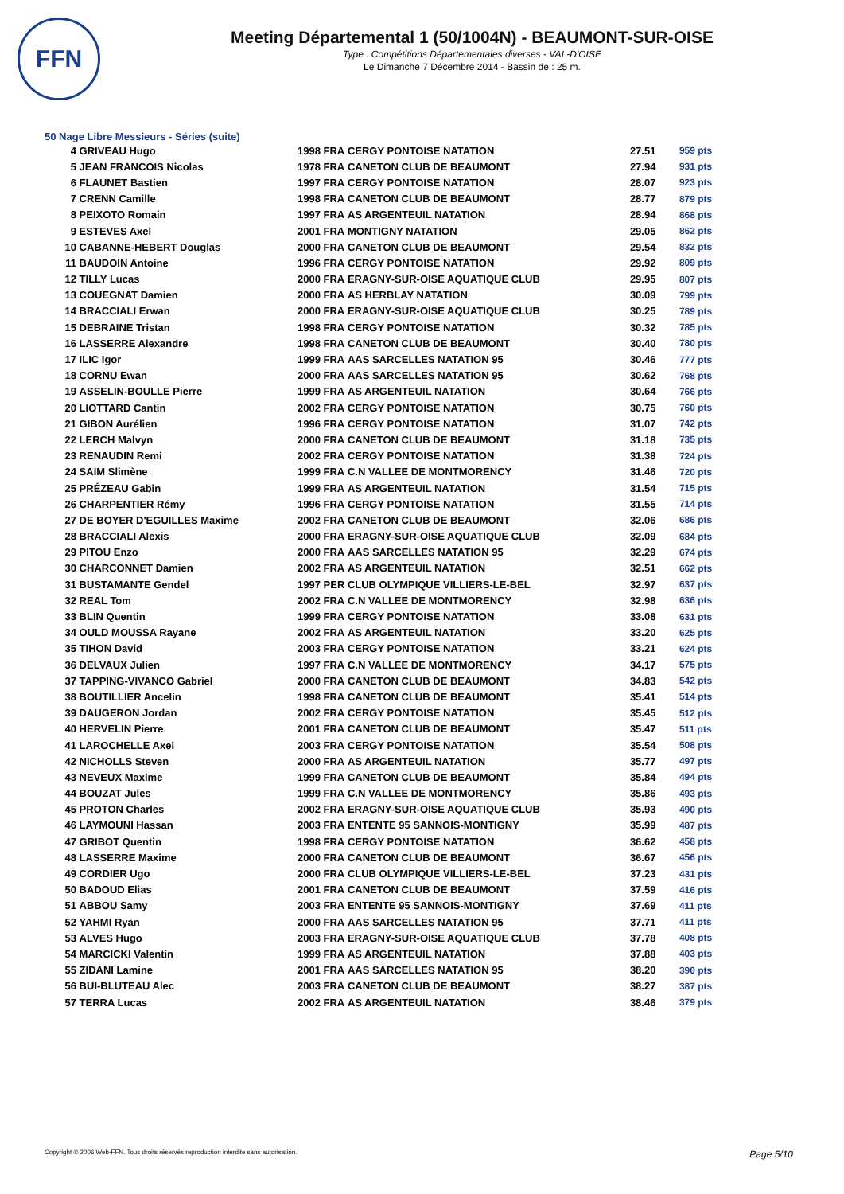FFN
Meeting Départemental 1 (50/1004N) - BEAUMONT-SUR-OISE
Type : Compétitions Départementales diverses - VAL-D'OISE
Le Dimanche 7 Décembre 2014 - Bassin de : 25 m.
50 Nage Libre Messieurs - Séries (suite)
| 4 | GRIVEAU Hugo | 1998 | FRA | CERGY PONTOISE NATATION | 27.51 | 959 pts |
| 5 | JEAN FRANCOIS Nicolas | 1978 | FRA | CANETON CLUB DE BEAUMONT | 27.94 | 931 pts |
| 6 | FLAUNET Bastien | 1997 | FRA | CERGY PONTOISE NATATION | 28.07 | 923 pts |
| 7 | CRENN Camille | 1998 | FRA | CANETON CLUB DE BEAUMONT | 28.77 | 879 pts |
| 8 | PEIXOTO Romain | 1997 | FRA | AS ARGENTEUIL NATATION | 28.94 | 868 pts |
| 9 | ESTEVES Axel | 2001 | FRA | MONTIGNY NATATION | 29.05 | 862 pts |
| 10 | CABANNE-HEBERT Douglas | 2000 | FRA | CANETON CLUB DE BEAUMONT | 29.54 | 832 pts |
| 11 | BAUDOIN Antoine | 1996 | FRA | CERGY PONTOISE NATATION | 29.92 | 809 pts |
| 12 | TILLY Lucas | 2000 | FRA | ERAGNY-SUR-OISE AQUATIQUE CLUB | 29.95 | 807 pts |
| 13 | COUEGNAT Damien | 2000 | FRA | AS HERBLAY NATATION | 30.09 | 799 pts |
| 14 | BRACCIALI Erwan | 2000 | FRA | ERAGNY-SUR-OISE AQUATIQUE CLUB | 30.25 | 789 pts |
| 15 | DEBRAINE Tristan | 1998 | FRA | CERGY PONTOISE NATATION | 30.32 | 785 pts |
| 16 | LASSERRE Alexandre | 1998 | FRA | CANETON CLUB DE BEAUMONT | 30.40 | 780 pts |
| 17 | ILIC Igor | 1999 | FRA | AAS SARCELLES NATATION 95 | 30.46 | 777 pts |
| 18 | CORNU Ewan | 2000 | FRA | AAS SARCELLES NATATION 95 | 30.62 | 768 pts |
| 19 | ASSELIN-BOULLE Pierre | 1999 | FRA | AS ARGENTEUIL NATATION | 30.64 | 766 pts |
| 20 | LIOTTARD Cantin | 2002 | FRA | CERGY PONTOISE NATATION | 30.75 | 760 pts |
| 21 | GIBON Aurélien | 1996 | FRA | CERGY PONTOISE NATATION | 31.07 | 742 pts |
| 22 | LERCH Malvyn | 2000 | FRA | CANETON CLUB DE BEAUMONT | 31.18 | 735 pts |
| 23 | RENAUDIN Remi | 2002 | FRA | CERGY PONTOISE NATATION | 31.38 | 724 pts |
| 24 | SAIM Slimène | 1999 | FRA | C.N VALLEE DE MONTMORENCY | 31.46 | 720 pts |
| 25 | PRÉZEAU Gabin | 1999 | FRA | AS ARGENTEUIL NATATION | 31.54 | 715 pts |
| 26 | CHARPENTIER Rémy | 1996 | FRA | CERGY PONTOISE NATATION | 31.55 | 714 pts |
| 27 | DE BOYER D'EGUILLES Maxime | 2002 | FRA | CANETON CLUB DE BEAUMONT | 32.06 | 686 pts |
| 28 | BRACCIALI Alexis | 2000 | FRA | ERAGNY-SUR-OISE AQUATIQUE CLUB | 32.09 | 684 pts |
| 29 | PITOU Enzo | 2000 | FRA | AAS SARCELLES NATATION 95 | 32.29 | 674 pts |
| 30 | CHARCONNET Damien | 2002 | FRA | AS ARGENTEUIL NATATION | 32.51 | 662 pts |
| 31 | BUSTAMANTE Gendel | 1997 | PER | CLUB OLYMPIQUE VILLIERS-LE-BEL | 32.97 | 637 pts |
| 32 | REAL Tom | 2002 | FRA | C.N VALLEE DE MONTMORENCY | 32.98 | 636 pts |
| 33 | BLIN Quentin | 1999 | FRA | CERGY PONTOISE NATATION | 33.08 | 631 pts |
| 34 | OULD MOUSSA Rayane | 2002 | FRA | AS ARGENTEUIL NATATION | 33.20 | 625 pts |
| 35 | TIHON David | 2003 | FRA | CERGY PONTOISE NATATION | 33.21 | 624 pts |
| 36 | DELVAUX Julien | 1997 | FRA | C.N VALLEE DE MONTMORENCY | 34.17 | 575 pts |
| 37 | TAPPING-VIVANCO Gabriel | 2000 | FRA | CANETON CLUB DE BEAUMONT | 34.83 | 542 pts |
| 38 | BOUTILLIER Ancelin | 1998 | FRA | CANETON CLUB DE BEAUMONT | 35.41 | 514 pts |
| 39 | DAUGERON Jordan | 2002 | FRA | CERGY PONTOISE NATATION | 35.45 | 512 pts |
| 40 | HERVELIN Pierre | 2001 | FRA | CANETON CLUB DE BEAUMONT | 35.47 | 511 pts |
| 41 | LAROCHELLE Axel | 2003 | FRA | CERGY PONTOISE NATATION | 35.54 | 508 pts |
| 42 | NICHOLLS Steven | 2000 | FRA | AS ARGENTEUIL NATATION | 35.77 | 497 pts |
| 43 | NEVEUX Maxime | 1999 | FRA | CANETON CLUB DE BEAUMONT | 35.84 | 494 pts |
| 44 | BOUZAT Jules | 1999 | FRA | C.N VALLEE DE MONTMORENCY | 35.86 | 493 pts |
| 45 | PROTON Charles | 2002 | FRA | ERAGNY-SUR-OISE AQUATIQUE CLUB | 35.93 | 490 pts |
| 46 | LAYMOUNI Hassan | 2003 | FRA | ENTENTE 95 SANNOIS-MONTIGNY | 35.99 | 487 pts |
| 47 | GRIBOT Quentin | 1998 | FRA | CERGY PONTOISE NATATION | 36.62 | 458 pts |
| 48 | LASSERRE Maxime | 2000 | FRA | CANETON CLUB DE BEAUMONT | 36.67 | 456 pts |
| 49 | CORDIER Ugo | 2000 | FRA | CLUB OLYMPIQUE VILLIERS-LE-BEL | 37.23 | 431 pts |
| 50 | BADOUD Elias | 2001 | FRA | CANETON CLUB DE BEAUMONT | 37.59 | 416 pts |
| 51 | ABBOU Samy | 2003 | FRA | ENTENTE 95 SANNOIS-MONTIGNY | 37.69 | 411 pts |
| 52 | YAHMI Ryan | 2000 | FRA | AAS SARCELLES NATATION 95 | 37.71 | 411 pts |
| 53 | ALVES Hugo | 2003 | FRA | ERAGNY-SUR-OISE AQUATIQUE CLUB | 37.78 | 408 pts |
| 54 | MARCICKI Valentin | 1999 | FRA | AS ARGENTEUIL NATATION | 37.88 | 403 pts |
| 55 | ZIDANI Lamine | 2001 | FRA | AAS SARCELLES NATATION 95 | 38.20 | 390 pts |
| 56 | BUI-BLUTEAU Alec | 2003 | FRA | CANETON CLUB DE BEAUMONT | 38.27 | 387 pts |
| 57 | TERRA Lucas | 2002 | FRA | AS ARGENTEUIL NATATION | 38.46 | 379 pts |
Copyright © 2006 Web-FFN. Tous droits réservés reproduction interdite sans autorisation. Page 5/10